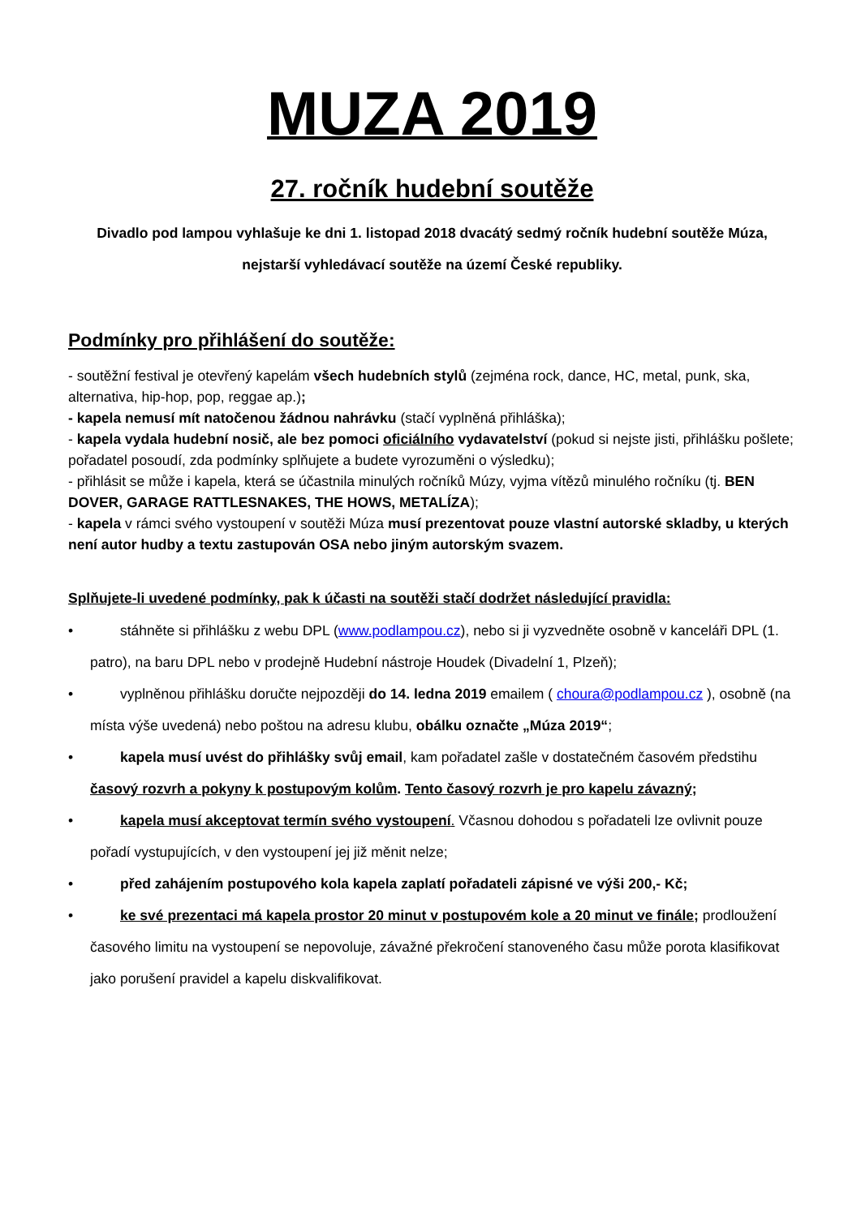MUZA 2019
27. ročník hudební soutěže
Divadlo pod lampou vyhlašuje ke dni 1. listopad 2018 dvacátý sedmý ročník hudební soutěže Múza, nejstarší vyhledávací soutěže na území České republiky.
Podmínky pro přihlášení do soutěže:
- soutěžní festival je otevřený kapelám všech hudebních stylů (zejména rock, dance, HC, metal, punk, ska, alternativa, hip-hop, pop, reggae ap.);
- kapela nemusí mít natočenou žádnou nahrávku (stačí vyplněná přihláška);
- kapela vydala hudební nosič, ale bez pomoci oficiálního vydavatelství (pokud si nejste jisti, přihlášku pošlete; pořadatel posoudí, zda podmínky splňujete a budete vyrozuměni o výsledku);
- přihlásit se může i kapela, která se účastnila minulých ročníků Múzy, vyjma vítězů minulého ročníku (tj. BEN DOVER, GARAGE RATTLESNAKES, THE HOWS, METALÍZA);
- kapela v rámci svého vystoupení v soutěži Múza musí prezentovat pouze vlastní autorské skladby, u kterých není autor hudby a textu zastupován OSA nebo jiným autorským svazem.
Splňujete-li uvedené podmínky, pak k účasti na soutěži stačí dodržet následující pravidla:
• stáhněte si přihlášku z webu DPL (www.podlampou.cz), nebo si ji vyzvedněte osobně v kanceláři DPL (1. patro), na baru DPL nebo v prodejně Hudební nástroje Houdek (Divadelní 1, Plzeň);
• vyplněnou přihlášku doručte nejpozději do 14. ledna 2019 emailem ( choura@podlampou.cz ), osobně (na místa výše uvedená) nebo poštou na adresu klubu, obálku označte „Múza 2019“;
• kapela musí uvést do přihlášky svůj email, kam pořadatel zašle v dostatečném časovém předstihu časový rozvrh a pokyny k postupovým kolům. Tento časový rozvrh je pro kapelu závazný;
• kapela musí akceptovat termín svého vystoupení. Včasnou dohodou s pořadateli lze ovlivnit pouze pořadí vystupujících, v den vystoupení jej již měnit nelze;
• před zahájením postupového kola kapela zaplatí pořadateli zápisné ve výši 200,- Kč;
• ke své prezentaci má kapela prostor 20 minut v postupovém kole a 20 minut ve finále; prodloužení časového limitu na vystoupení se nepovoluje, závažné překročení stanoveného času může porota klasifikovat jako porušení pravidel a kapelu diskvalifikovat.